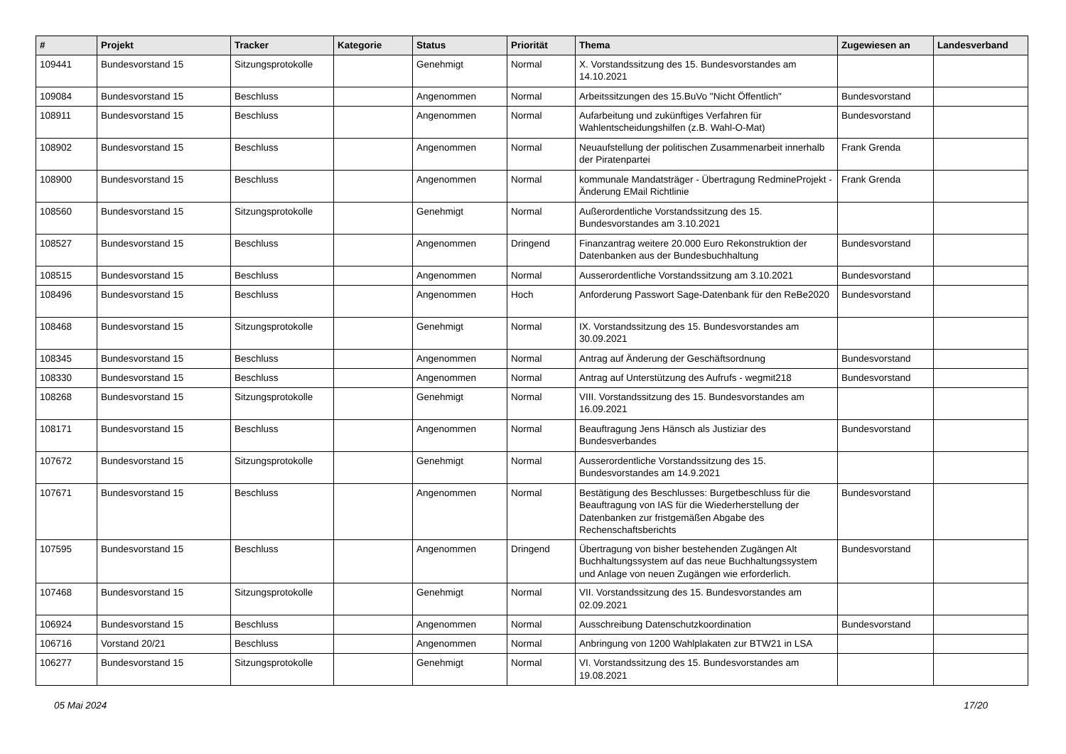| # | Projekt | Tracker | Kategorie | Status | Priorität | Thema | Zugewiesen an | Landesverband |
| --- | --- | --- | --- | --- | --- | --- | --- | --- |
| 109441 | Bundesvorstand 15 | Sitzungsprotokolle | | Genehmigt | Normal | X. Vorstandssitzung des 15. Bundesvorstandes am 14.10.2021 | | |
| 109084 | Bundesvorstand 15 | Beschluss | | Angenommen | Normal | Arbeitssitzungen des 15.BuVo "Nicht Öffentlich" | Bundesvorstand | |
| 108911 | Bundesvorstand 15 | Beschluss | | Angenommen | Normal | Aufarbeitung und zukünftiges Verfahren für Wahlentscheidungshilfen (z.B. Wahl-O-Mat) | Bundesvorstand | |
| 108902 | Bundesvorstand 15 | Beschluss | | Angenommen | Normal | Neuaufstellung der politischen Zusammenarbeit innerhalb der Piratenpartei | Frank Grenda | |
| 108900 | Bundesvorstand 15 | Beschluss | | Angenommen | Normal | kommunale Mandatsträger - Übertragung RedmineProjekt - Änderung EMail Richtlinie | Frank Grenda | |
| 108560 | Bundesvorstand 15 | Sitzungsprotokolle | | Genehmigt | Normal | Außerordentliche Vorstandssitzung des 15. Bundesvorstandes am 3.10.2021 | | |
| 108527 | Bundesvorstand 15 | Beschluss | | Angenommen | Dringend | Finanzantrag weitere 20.000 Euro Rekonstruktion der Datenbanken aus der Bundesbuchhaltung | Bundesvorstand | |
| 108515 | Bundesvorstand 15 | Beschluss | | Angenommen | Normal | Ausserordentliche Vorstandssitzung am 3.10.2021 | Bundesvorstand | |
| 108496 | Bundesvorstand 15 | Beschluss | | Angenommen | Hoch | Anforderung Passwort Sage-Datenbank für den ReBe2020 | Bundesvorstand | |
| 108468 | Bundesvorstand 15 | Sitzungsprotokolle | | Genehmigt | Normal | IX. Vorstandssitzung des 15. Bundesvorstandes am 30.09.2021 | | |
| 108345 | Bundesvorstand 15 | Beschluss | | Angenommen | Normal | Antrag auf Änderung der Geschäftsordnung | Bundesvorstand | |
| 108330 | Bundesvorstand 15 | Beschluss | | Angenommen | Normal | Antrag auf Unterstützung des Aufrufs - wegmit218 | Bundesvorstand | |
| 108268 | Bundesvorstand 15 | Sitzungsprotokolle | | Genehmigt | Normal | VIII. Vorstandssitzung des 15. Bundesvorstandes am 16.09.2021 | | |
| 108171 | Bundesvorstand 15 | Beschluss | | Angenommen | Normal | Beauftragung Jens Hänsch als Justiziar des Bundesverbandes | Bundesvorstand | |
| 107672 | Bundesvorstand 15 | Sitzungsprotokolle | | Genehmigt | Normal | Ausserordentliche Vorstandssitzung des 15. Bundesvorstandes am 14.9.2021 | | |
| 107671 | Bundesvorstand 15 | Beschluss | | Angenommen | Normal | Bestätigung des Beschlusses: Burgetbeschluss für die Beauftragung von IAS für die Wiederherstellung der Datenbanken zur fristgemäßen Abgabe des Rechenschaftsberichts | Bundesvorstand | |
| 107595 | Bundesvorstand 15 | Beschluss | | Angenommen | Dringend | Übertragung von bisher bestehenden Zugängen Alt Buchhaltungssystem auf das neue Buchhaltungssystem und Anlage von neuen Zugängen wie erforderlich. | Bundesvorstand | |
| 107468 | Bundesvorstand 15 | Sitzungsprotokolle | | Genehmigt | Normal | VII. Vorstandssitzung des 15. Bundesvorstandes am 02.09.2021 | | |
| 106924 | Bundesvorstand 15 | Beschluss | | Angenommen | Normal | Ausschreibung Datenschutzkoordination | Bundesvorstand | |
| 106716 | Vorstand 20/21 | Beschluss | | Angenommen | Normal | Anbringung von 1200 Wahlplakaten zur BTW21 in LSA | | |
| 106277 | Bundesvorstand 15 | Sitzungsprotokolle | | Genehmigt | Normal | VI. Vorstandssitzung des 15. Bundesvorstandes am 19.08.2021 | | |
05 Mai 2024 17/20